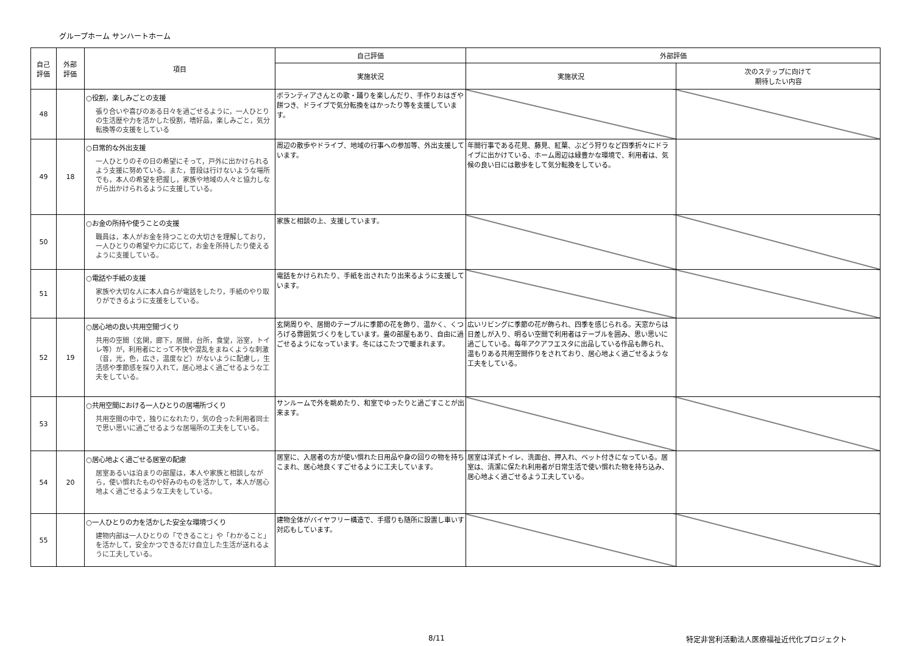グループホーム サンハートホーム
| 自己 評価 | 外部 評価 | 項目 | 自己評価 | 外部評価 | |
| --- | --- | --- | --- | --- | --- |
| | | | 実施状況 | 実施状況 | 次のステップに向けて 期待したい内容 |
| 48 | | ○役割，楽しみごとの支援 張り合いや喜びのある日々を過ごせるように，一人ひとりの生活歴や力を活かした役割，嗜好品，楽しみごと，気分転換等の支援をしている | ボランティアさんとの歌・踊りを楽しんだり、手作りおはぎや餅つき、ドライブで気分転換をはかったり等を支援しています。 | | |
| 49 | 18 | ○日常的な外出支援 一人ひとりのその日の希望にそって，戸外に出かけられるよう支援に努めている。また，普段は行けないような場所でも，本人の希望を把握し，家族や地域の人々と協力しながら出かけられるように支援している。 | 周辺の散歩やドライブ、地域の行事への参加等、外出支援しています。 | 年間行事である花見、藤見、紅葉、ぶどう狩りなど四季折々にドライブに出かけている、ホーム周辺は緑豊かな環境で、利用者は、気候の良い日には散歩をして気分転換をしている。 | |
| 50 | | ○お金の所持や使うことの支援 職員は，本人がお金を持つことの大切さを理解しており，一人ひとりの希望や力に応じて，お金を所持したり使えるように支援している。 | 家族と相談の上、支援しています。 | | |
| 51 | | ○電話や手紙の支援 家族や大切な人に本人自らが電話をしたり，手紙のやり取りができるように支援をしている。 | 電話をかけられたり、手紙を出されたり出来るように支援しています。 | | |
| 52 | 19 | ○居心地の良い共用空間づくり 共用の空間（玄関，廊下，居間，台所，食堂，浴室，トイレ等）が，利用者にとって不快や混乱をまねくような刺激（音，光，色，広さ，温度など）がないように配慮し，生活感や季節感を採り入れて，居心地よく過ごせるような工夫をしている。 | 玄関周りや、居間のテーブルに季節の花を飾り、温かく、くつろげる雰囲気づくりをしています。畳の部屋もあり、自由に過ごせるようになっています。冬にはこたつで暖まれます。 | 広いリビングに季節の花が飾られ、四季を感じられる。天窓からは日差しが入り、明るい空間で利用者はテーブルを囲み、思い思いに過ごしている。毎年アクアフエスタに出品している作品も飾られ、温もりある共用空間作りをされており、居心地よく過ごせるような工夫をしている。 | |
| 53 | | ○共用空間における一人ひとりの居場所づくり 共用空間の中で，独りになれたり，気の合った利用者同士で思い思いに過ごせるような居場所の工夫をしている。 | サンルームで外を眺めたり、和室でゆったりと過ごすことが出来ます。 | | |
| 54 | 20 | ○居心地よく過ごせる居室の配慮 居室あるいは泊まりの部屋は，本人や家族と相談しながら，使い慣れたものや好みのものを活かして，本人が居心地よく過ごせるような工夫をしている。 | 居室に、入居者の方が使い慣れた日用品や身の回りの物を持ちこまれ、居心地良くすごせるように工夫しています。 | 居室は洋式トイレ、洗面台、押入れ、ベット付きになっている。居室は、清潔に保たれ利用者が日常生活で使い慣れた物を持ち込み、居心地よく過ごせるよう工夫している。 | |
| 55 | | ○一人ひとりの力を活かした安全な環境づくり 建物内部は一人ひとりの「できること」や「わかること」を活かして，安全かつできるだけ自立した生活が送れるように工夫している。 | 建物全体がバイヤフリー構造で、手摺りも随所に設置し車いす対応もしています。 | | |
8/11 特定非営利活動法人医療福祉近代化プロジェクト